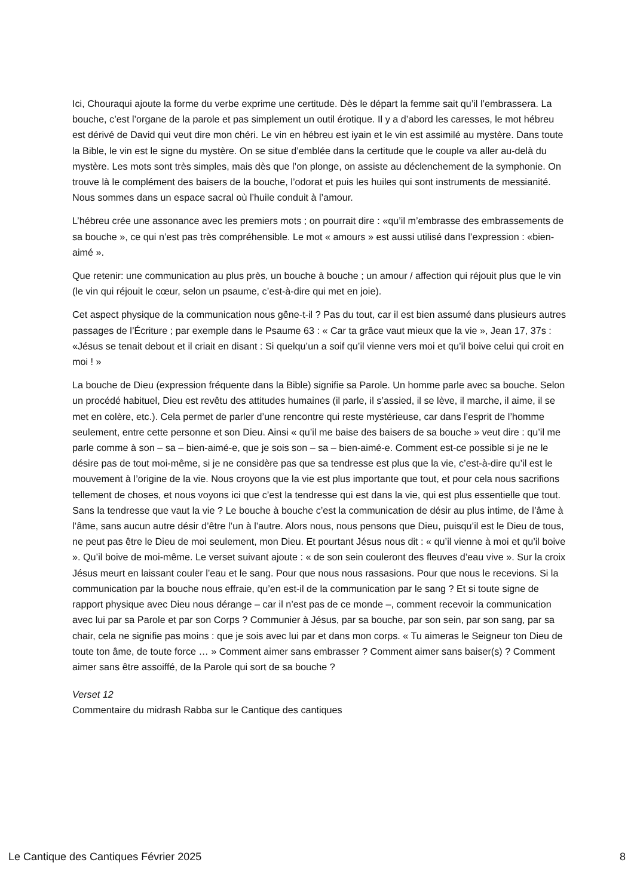Ici, Chouraqui ajoute la forme du verbe exprime une certitude. Dès le départ la femme sait qu’il l’embrassera. La bouche, c’est l’organe de la parole et pas simplement un outil érotique. Il y a d’abord les caresses, le mot hébreu est dérivé de David qui veut dire mon chéri. Le vin en hébreu est iyain et le vin est assimilé au mystère. Dans toute la Bible, le vin est le signe du mystère. On se situe d’emblée dans la certitude que le couple va aller au-delà du mystère. Les mots sont très simples, mais dès que l’on plonge, on assiste au déclenchement de la symphonie. On trouve là le complément des baisers de la bouche, l’odorat et puis les huiles qui sont instruments de messianité. Nous sommes dans un espace sacral où l’huile conduit à l’amour.
L’hébreu crée une assonance avec les premiers mots ; on pourrait dire : «qu’il m’embrasse des embrassements de sa bouche », ce qui n’est pas très compréhensible. Le mot « amours » est aussi utilisé dans l’expression : «bien-aimé ».
Que retenir: une communication au plus près, un bouche à bouche ; un amour / affection qui réjouit plus que le vin (le vin qui réjouit le cœur, selon un psaume, c’est-à-dire qui met en joie).
Cet aspect physique de la communication nous gêne-t-il ? Pas du tout, car il est bien assumé dans plusieurs autres passages de l’Écriture ; par exemple dans le Psaume 63 : « Car ta grâce vaut mieux que la vie », Jean 17, 37s : «Jésus se tenait debout et il criait en disant : Si quelqu’un a soif qu’il vienne vers moi et qu’il boive celui qui croit en moi ! »
La bouche de Dieu (expression fréquente dans la Bible) signifie sa Parole. Un homme parle avec sa bouche. Selon un procédé habituel, Dieu est revêtu des attitudes humaines (il parle, il s’assied, il se lève, il marche, il aime, il se met en colère, etc.). Cela permet de parler d’une rencontre qui reste mystérieuse, car dans l’esprit de l’homme seulement, entre cette personne et son Dieu. Ainsi « qu’il me baise des baisers de sa bouche » veut dire : qu’il me parle comme à son – sa – bien-aimé-e, que je sois son – sa – bien-aimé-e. Comment est-ce possible si je ne le désire pas de tout moi-même, si je ne considère pas que sa tendresse est plus que la vie, c’est-à-dire qu’il est le mouvement à l’origine de la vie. Nous croyons que la vie est plus importante que tout, et pour cela nous sacrifions tellement de choses, et nous voyons ici que c’est la tendresse qui est dans la vie, qui est plus essentielle que tout. Sans la tendresse que vaut la vie ? Le bouche à bouche c’est la communication de désir au plus intime, de l’âme à l’âme, sans aucun autre désir d’être l’un à l’autre. Alors nous, nous pensons que Dieu, puisqu’il est le Dieu de tous, ne peut pas être le Dieu de moi seulement, mon Dieu. Et pourtant Jésus nous dit : « qu’il vienne à moi et qu’il boive ». Qu’il boive de moi-même. Le verset suivant ajoute : « de son sein couleront des fleuves d’eau vive ». Sur la croix Jésus meurt en laissant couler l’eau et le sang. Pour que nous nous rassasions. Pour que nous le recevions. Si la communication par la bouche nous effraie, qu’en est-il de la communication par le sang ? Et si toute signe de rapport physique avec Dieu nous dérange – car il n’est pas de ce monde –, comment recevoir la communication avec lui par sa Parole et par son Corps ? Communier à Jésus, par sa bouche, par son sein, par son sang, par sa chair, cela ne signifie pas moins : que je sois avec lui par et dans mon corps. « Tu aimeras le Seigneur ton Dieu de toute ton âme, de toute force … » Comment aimer sans embrasser ? Comment aimer sans baiser(s) ? Comment aimer sans être assoiffé, de la Parole qui sort de sa bouche ?
Verset 12
Commentaire du midrash Rabba sur le Cantique des cantiques
Le Cantique des Cantiques Février 2025 8